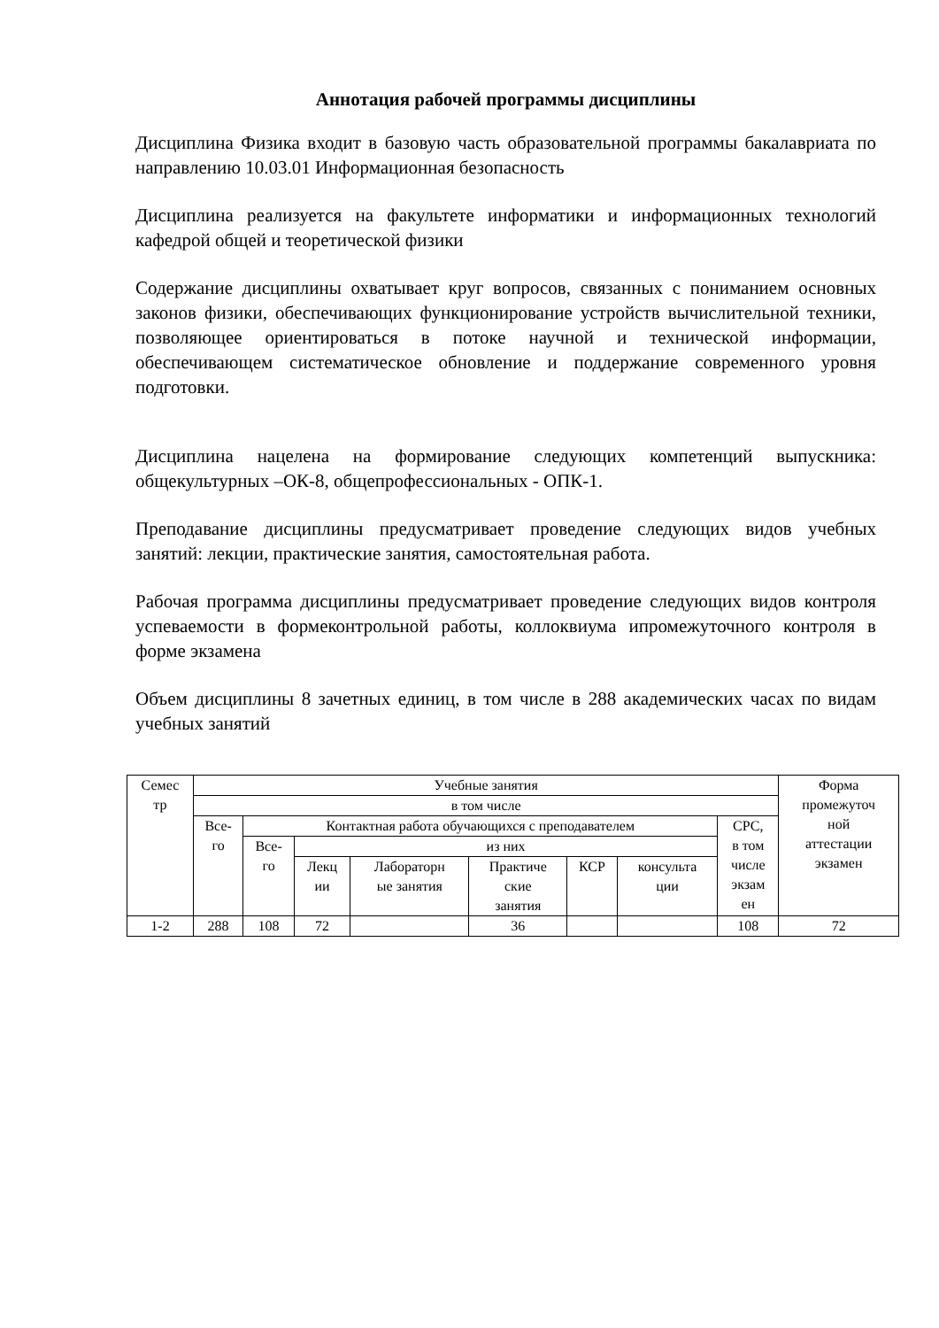Аннотация рабочей программы дисциплины
Дисциплина Физика входит в базовую часть образовательной программы бакалавриата по направлению 10.03.01 Информационная безопасность
Дисциплина реализуется на факультете информатики и информационных технологий кафедрой общей и теоретической физики
Содержание дисциплины охватывает круг вопросов, связанных с пониманием основных законов физики, обеспечивающих функционирование устройств вычислительной техники, позволяющее ориентироваться в потоке научной и технической информации, обеспечивающем систематическое обновление и поддержание современного уровня подготовки.
Дисциплина нацелена на формирование следующих компетенций выпускника: общекультурных –ОК-8, общепрофессиональных - ОПК-1.
Преподавание дисциплины предусматривает проведение следующих видов учебных занятий: лекции, практические занятия, самостоятельная работа.
Рабочая программа дисциплины предусматривает проведение следующих видов контроля успеваемости в формеконтрольной работы, коллоквиума ипромежуточного контроля в форме экзамена
Объем дисциплины 8 зачетных единиц, в том числе в 288 академических часах по видам учебных занятий
| Семес тр | Учебные занятия | | | | | | | | Форма промежуточ ной аттестации экзамен |
| --- | --- | --- | --- | --- | --- | --- | --- | --- | --- |
| | в том числе | | | | | | | | |
| | Все- го | Контактная работа обучающихся с преподавателем | | | | | | СРС, в том числе экзам ен | |
| | | Все- го | из них | | | | | | |
| | | | Лекц ии | Лабораторн ые занятия | Практиче ские занятия | КСР | консульта ции | | |
| 1-2 | 288 | 108 | 72 | | 36 | | | 108 | 72 |